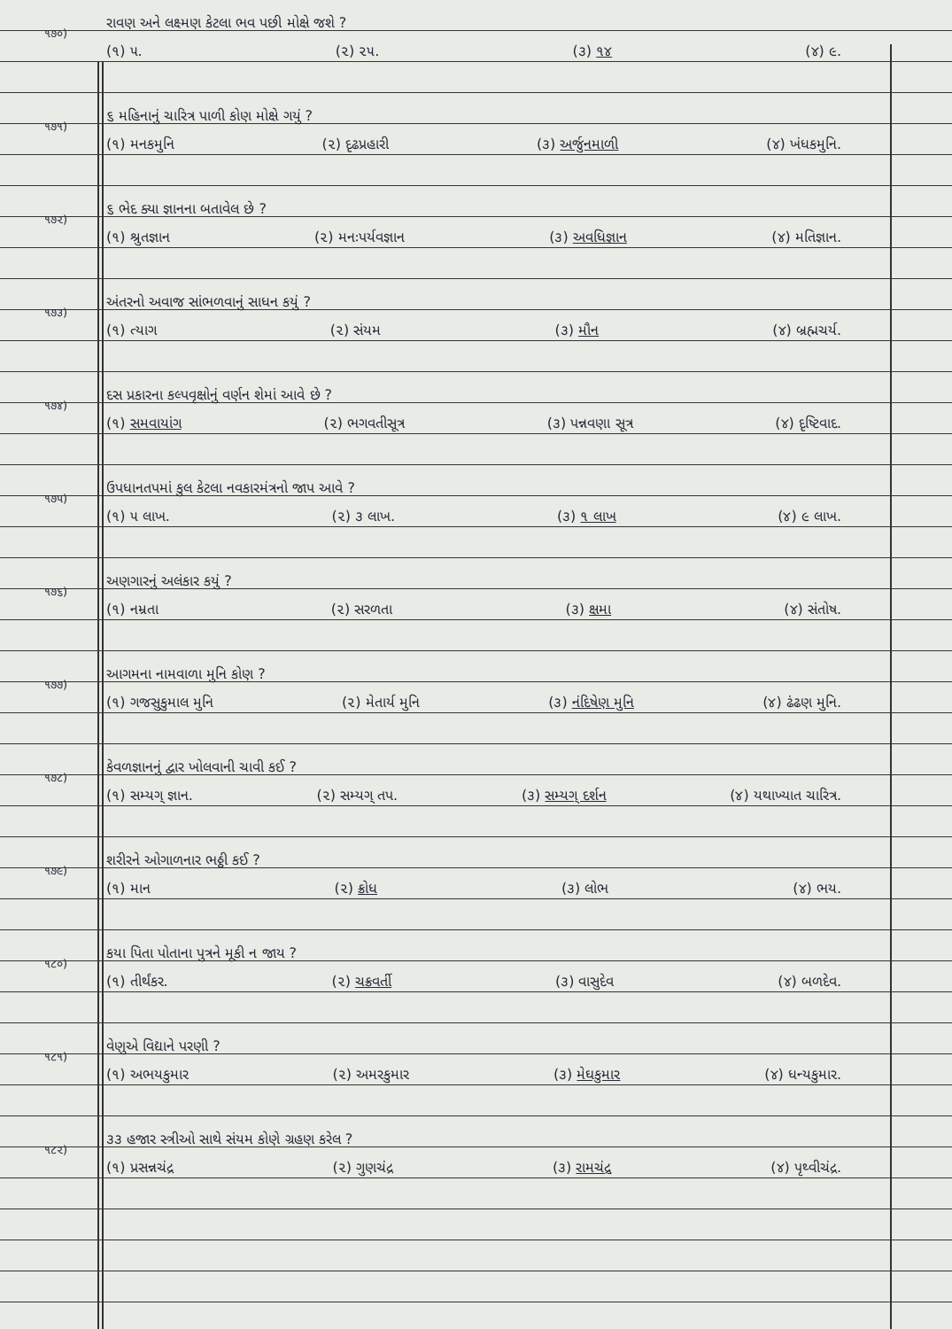૧૭૦)
રાવણ અને લક્ષ્મણ કેટલા ભવ પછી મોક્ષે જશે ?
(૧) ૫. (૨) ૨૫. (૩) ૧૪ (૪) ૯.
૧૭૧)
૬ મહિનાનું ચારિત્ર પાળી કોણ મોક્ષે ગયું ?
(૧) મનકમુનિ (૨) દૃઢપ્રહારી (૩) અર્જુનમાળી (૪) ખંધકમુનિ.
૧૭૨)
૬ ભેદ ક્યા જ્ઞાનના બતાવેલ છે ?
(૧) શ્રુતજ્ઞાન (૨) મનઃપર્યવજ્ઞાન (૩) અવધિજ્ઞાન (૪) મતિજ્ઞાન.
૧૭૩)
અંતરનો અવાજ સાંભળવાનું સાધન કયું ?
(૧) ત્યાગ (૨) સંયમ (૩) મૌન (૪) બ્રહ્મચર્ય.
૧૭૪)
દસ પ્રકારના કલ્પવૃક્ષોનું વર્ણન શેમાં આવે છે ?
(૧) સમવાયાંગ (૨) ભગવતીસૂત્ર (૩) પન્નવણા સૂત્ર (૪) દૃષ્ટિવાદ.
૧૭૫)
ઉપધાનતપમાં કુલ કેટલા નવકારમંત્રનો જાપ આવે ?
(૧) ૫ લાખ. (૨) ૩ લાખ. (૩) ૧ લાખ (૪) ૯ લાખ.
૧૭૬)
અણગારનું અલંકાર કયું ?
(૧) નમ્રતા (૨) સરળતા (૩) ક્ષમા (૪) સંતોષ.
૧૭૭)
આગમના નામવાળા મુનિ કોણ ?
(૧) ગજસુકુમાલ મુનિ (૨) મેતાર્ય મુનિ (૩) નંદિષેણ મુનિ (૪) ઢંઢણ મુનિ.
૧૭૮)
કેવળજ્ઞાનનું દ્વાર ખોલવાની ચાવી કઈ ?
(૧) સમ્યગ્ જ્ઞાન. (૨) સમ્યગ્ તપ. (૩) સમ્યગ્ દર્શન (૪) યથાખ્યાત ચારિત્ર.
૧૭૯)
શરીરને ઓગાળનાર ભઠ્ઠી કઈ ?
(૧) માન (૨) ક્રોધ (૩) લોભ (૪) ભય.
૧૮૦)
કયા પિતા પોતાના પુત્રને મૂકી ન જાય ?
(૧) તીર્થંકર. (૨) ચક્રવર્તી (૩) વાસુદેવ (૪) બળદેવ.
૧૮૧)
વેણુએ વિદ્યાને પરણી ?
(૧) અભયકુમાર (૨) અમરકુમાર (૩) મેઘકુમાર (૪) ધન્યકુમાર.
૧૮૨)
૩૩ હજાર સ્ત્રીઓ સાથે સંયમ કોણે ગ્રહણ કરેલ ?
(૧) પ્રસન્નચંદ્ર (૨) ગુણચંદ્ર (૩) રામચંદ્ર (૪) પૃથ્વીચંદ્ર.